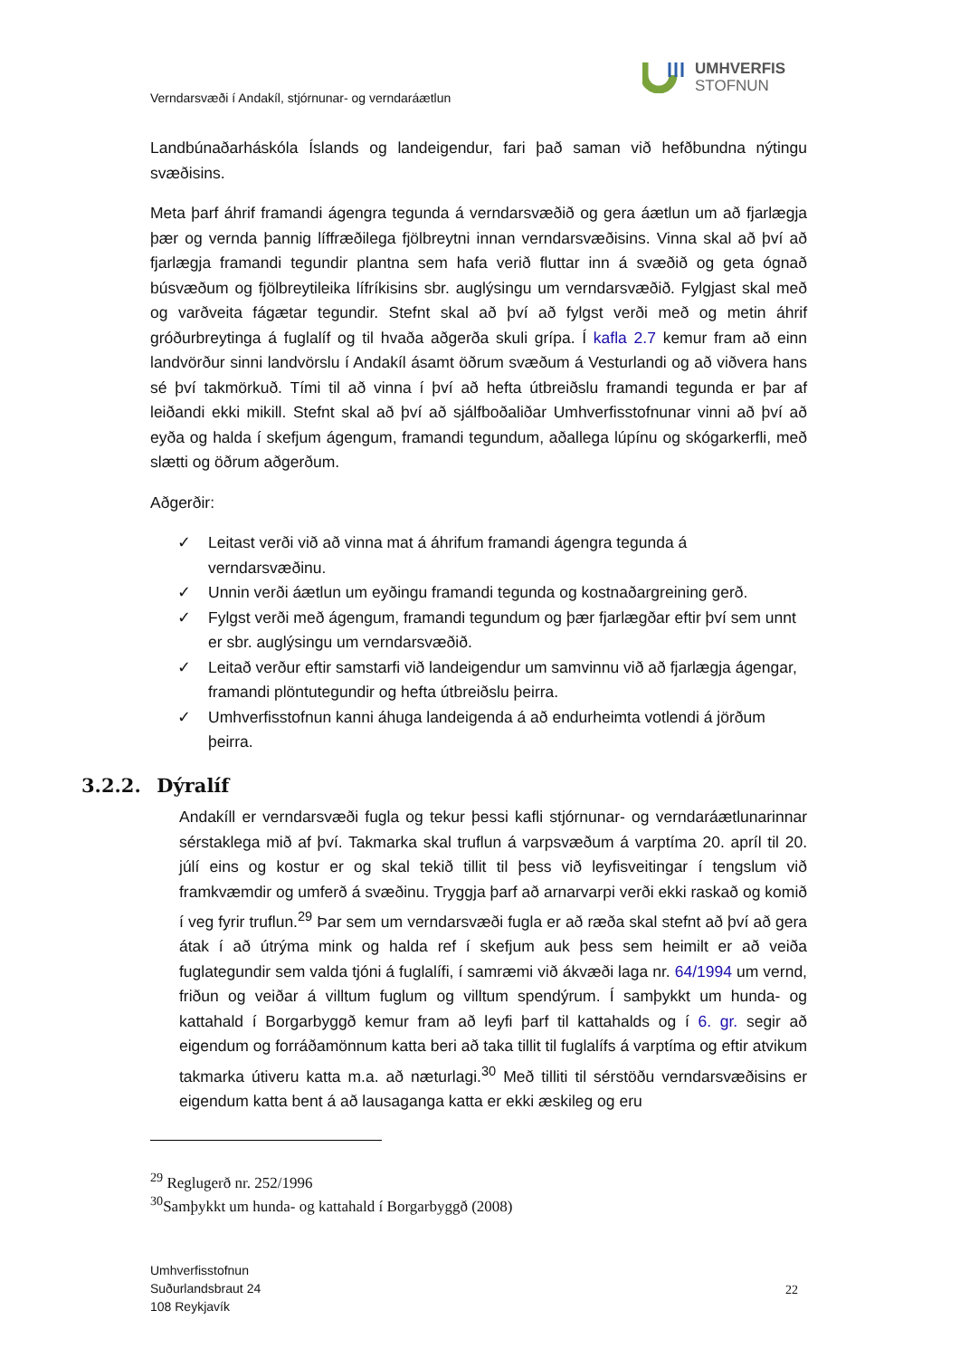UMHVERFIS
STOFNUN
Verndarsvæði í Andakíl, stjórnunar- og verndaráætlun
Landbúnaðarháskóla Íslands og landeigendur, fari það saman við hefðbundna nýtingu svæðisins.
Meta þarf áhrif framandi ágengra tegunda á verndarsvæðið og gera áætlun um að fjarlægja þær og vernda þannig líffræðilega fjölbreytni innan verndarsvæðisins. Vinna skal að því að fjarlægja framandi tegundir plantna sem hafa verið fluttar inn á svæðið og geta ógnað búsvæðum og fjölbreytileika lífríkisins sbr. auglýsingu um verndarsvæðið. Fylgjast skal með og varðveita fágætar tegundir. Stefnt skal að því að fylgst verði með og metin áhrif gróðurbreytinga á fuglalíf og til hvaða aðgerða skuli grípa. Í kafla 2.7 kemur fram að einn landvörður sinni landvörslu í Andakíl ásamt öðrum svæðum á Vesturlandi og að viðvera hans sé því takmörkuð. Tími til að vinna í því að hefta útbreiðslu framandi tegunda er þar af leiðandi ekki mikill. Stefnt skal að því að sjálfboðaliðar Umhverfisstofnunar vinni að því að eyða og halda í skefjum ágengum, framandi tegundum, aðallega lúpínu og skógarkerfli, með slætti og öðrum aðgerðum.
Aðgerðir:
✓ Leitast verði við að vinna mat á áhrifum framandi ágengra tegunda á verndarsvæðinu.
✓ Unnin verði áætlun um eyðingu framandi tegunda og kostnaðargreining gerð.
✓ Fylgst verði með ágengum, framandi tegundum og þær fjarlægðar eftir því sem unnt er sbr. auglýsingu um verndarsvæðið.
✓ Leitað verður eftir samstarfi við landeigendur um samvinnu við að fjarlægja ágengar, framandi plöntutegundir og hefta útbreiðslu þeirra.
✓ Umhverfisstofnun kanni áhuga landeigenda á að endurheimta votlendi á jörðum þeirra.
3.2.2. Dýralíf
Andakíll er verndarsvæði fugla og tekur þessi kafli stjórnunar- og verndaráætlunarinnar sérstaklega mið af því. Takmarka skal truflun á varpsvæðum á varptíma 20. apríl til 20. júlí eins og kostur er og skal tekið tillit til þess við leyfisveitingar í tengslum við framkvæmdir og umferð á svæðinu. Tryggja þarf að arnarvarpi verði ekki raskað og komið í veg fyrir truflun.<sup>29</sup> Þar sem um verndarsvæði fugla er að ræða skal stefnt að því að gera átak í að útrýma mink og halda ref í skefjum auk þess sem heimilt er að veiða fuglategundir sem valda tjóni á fuglalífi, í samræmi við ákvæði laga nr. 64/1994 um vernd, friðun og veiðar á villtum fuglum og villtum spendýrum. Í samþykkt um hunda- og kattahald í Borgarbyggð kemur fram að leyfi þarf til kattahalds og í 6. gr. segir að eigendum og forráðamönnum katta beri að taka tillit til fuglalífs á varptíma og eftir atvikum takmarka útiveru katta m.a. að næturlagi.<sup>30</sup> Með tilliti til sérstöðu verndarsvæðisins er eigendum katta bent á að lausaganga katta er ekki æskileg og eru
<sup>29</sup> Reglugerð nr. 252/1996
<sup>30</sup> Samþykkt um hunda- og kattahald í Borgarbyggð (2008)
Umhverfisstofnun
Suðurlandsbraut 24
108 Reykjavík
22